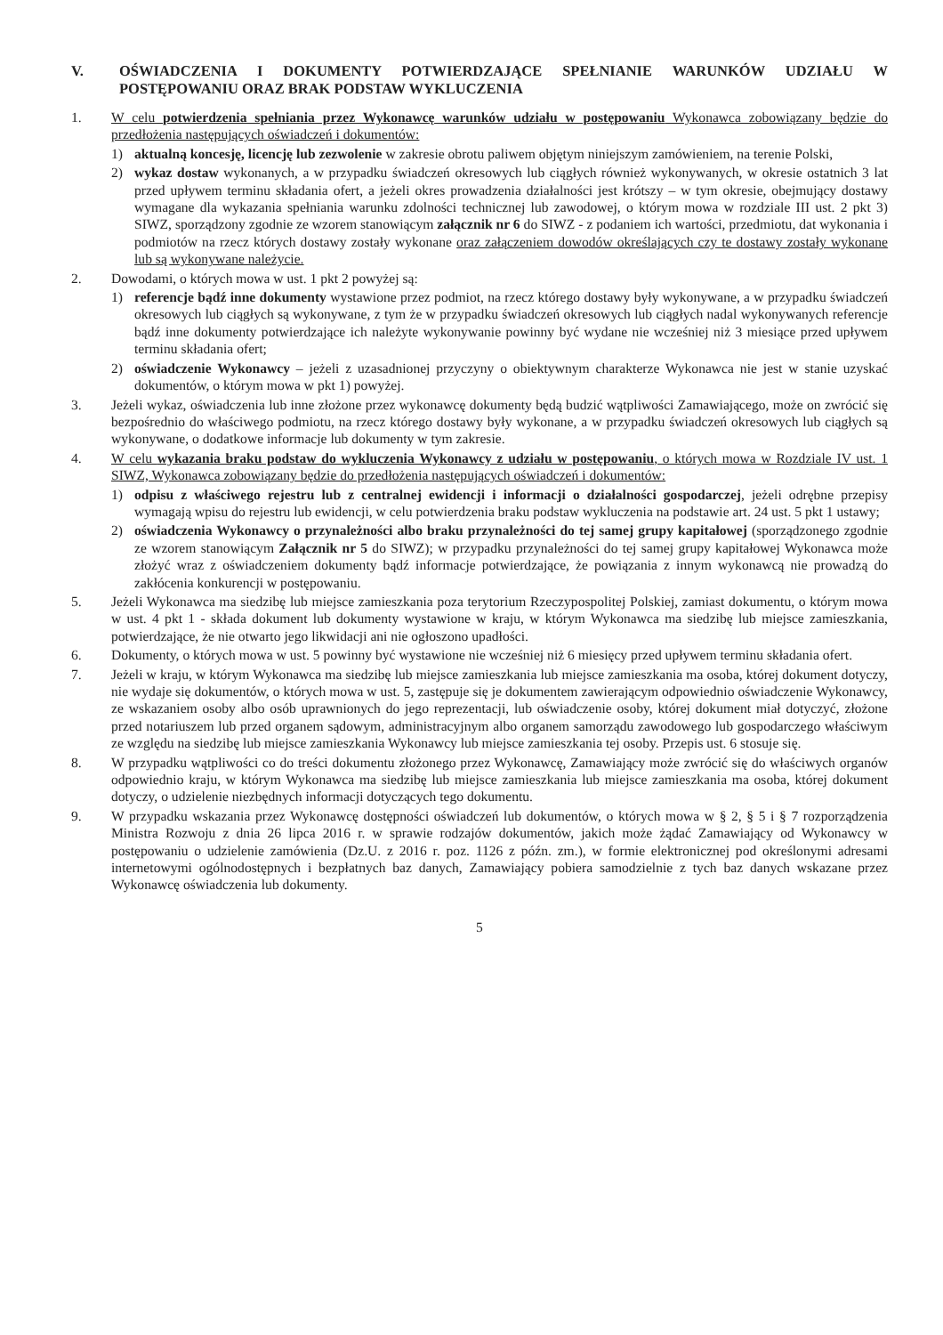V. OŚWIADCZENIA I DOKUMENTY POTWIERDZAJĄCE SPEŁNIANIE WARUNKÓW UDZIAŁU W POSTĘPOWANIU ORAZ BRAK PODSTAW WYKLUCZENIA
1. W celu potwierdzenia spełniania przez Wykonawcę warunków udziału w postępowaniu Wykonawca zobowiązany będzie do przedłożenia następujących oświadczeń i dokumentów:
1) aktualną koncesję, licencję lub zezwolenie w zakresie obrotu paliwem objętym niniejszym zamówieniem, na terenie Polski,
2) wykaz dostaw wykonanych, a w przypadku świadczeń okresowych lub ciągłych również wykonywanych, w okresie ostatnich 3 lat przed upływem terminu składania ofert, a jeżeli okres prowadzenia działalności jest krótszy – w tym okresie, obejmujący dostawy wymagane dla wykazania spełniania warunku zdolności technicznej lub zawodowej, o którym mowa w rozdziale III ust. 2 pkt 3) SIWZ, sporządzony zgodnie ze wzorem stanowiącym załącznik nr 6 do SIWZ - z podaniem ich wartości, przedmiotu, dat wykonania i podmiotów na rzecz których dostawy zostały wykonane oraz załączeniem dowodów określających czy te dostawy zostały wykonane lub są wykonywane należycie.
2. Dowodami, o których mowa w ust. 1 pkt 2 powyżej są:
1) referencje bądź inne dokumenty wystawione przez podmiot, na rzecz którego dostawy były wykonywane, a w przypadku świadczeń okresowych lub ciągłych są wykonywane, z tym że w przypadku świadczeń okresowych lub ciągłych nadal wykonywanych referencje bądź inne dokumenty potwierdzające ich należyte wykonywanie powinny być wydane nie wcześniej niż 3 miesiące przed upływem terminu składania ofert;
2) oświadczenie Wykonawcy – jeżeli z uzasadnionej przyczyny o obiektywnym charakterze Wykonawca nie jest w stanie uzyskać dokumentów, o którym mowa w pkt 1) powyżej.
3. Jeżeli wykaz, oświadczenia lub inne złożone przez wykonawcę dokumenty będą budzić wątpliwości Zamawiającego, może on zwrócić się bezpośrednio do właściwego podmiotu, na rzecz którego dostawy były wykonane, a w przypadku świadczeń okresowych lub ciągłych są wykonywane, o dodatkowe informacje lub dokumenty w tym zakresie.
4. W celu wykazania braku podstaw do wykluczenia Wykonawcy z udziału w postępowaniu, o których mowa w Rozdziale IV ust. 1 SIWZ, Wykonawca zobowiązany będzie do przedłożenia następujących oświadczeń i dokumentów:
1) odpisu z właściwego rejestru lub z centralnej ewidencji i informacji o działalności gospodarczej, jeżeli odrębne przepisy wymagają wpisu do rejestru lub ewidencji, w celu potwierdzenia braku podstaw wykluczenia na podstawie art. 24 ust. 5 pkt 1 ustawy;
2) oświadczenia Wykonawcy o przynależności albo braku przynależności do tej samej grupy kapitałowej (sporządzonego zgodnie ze wzorem stanowiącym Załącznik nr 5 do SIWZ); w przypadku przynależności do tej samej grupy kapitałowej Wykonawca może złożyć wraz z oświadczeniem dokumenty bądź informacje potwierdzające, że powiązania z innym wykonawcą nie prowadzą do zakłócenia konkurencji w postępowaniu.
5. Jeżeli Wykonawca ma siedzibę lub miejsce zamieszkania poza terytorium Rzeczypospolitej Polskiej, zamiast dokumentu, o którym mowa w ust. 4 pkt 1 - składa dokument lub dokumenty wystawione w kraju, w którym Wykonawca ma siedzibę lub miejsce zamieszkania, potwierdzające, że nie otwarto jego likwidacji ani nie ogłoszono upadłości.
6. Dokumenty, o których mowa w ust. 5 powinny być wystawione nie wcześniej niż 6 miesięcy przed upływem terminu składania ofert.
7. Jeżeli w kraju, w którym Wykonawca ma siedzibę lub miejsce zamieszkania lub miejsce zamieszkania ma osoba, której dokument dotyczy, nie wydaje się dokumentów, o których mowa w ust. 5, zastępuje się je dokumentem zawierającym odpowiednio oświadczenie Wykonawcy, ze wskazaniem osoby albo osób uprawnionych do jego reprezentacji, lub oświadczenie osoby, której dokument miał dotyczyć, złożone przed notariuszem lub przed organem sądowym, administracyjnym albo organem samorządu zawodowego lub gospodarczego właściwym ze względu na siedzibę lub miejsce zamieszkania Wykonawcy lub miejsce zamieszkania tej osoby. Przepis ust. 6 stosuje się.
8. W przypadku wątpliwości co do treści dokumentu złożonego przez Wykonawcę, Zamawiający może zwrócić się do właściwych organów odpowiednio kraju, w którym Wykonawca ma siedzibę lub miejsce zamieszkania lub miejsce zamieszkania ma osoba, której dokument dotyczy, o udzielenie niezbędnych informacji dotyczących tego dokumentu.
9. W przypadku wskazania przez Wykonawcę dostępności oświadczeń lub dokumentów, o których mowa w § 2, § 5 i § 7 rozporządzenia Ministra Rozwoju z dnia 26 lipca 2016 r. w sprawie rodzajów dokumentów, jakich może żądać Zamawiający od Wykonawcy w postępowaniu o udzielenie zamówienia (Dz.U. z 2016 r. poz. 1126 z późn. zm.), w formie elektronicznej pod określonymi adresami internetowymi ogólnodostępnych i bezpłatnych baz danych, Zamawiający pobiera samodzielnie z tych baz danych wskazane przez Wykonawcę oświadczenia lub dokumenty.
5